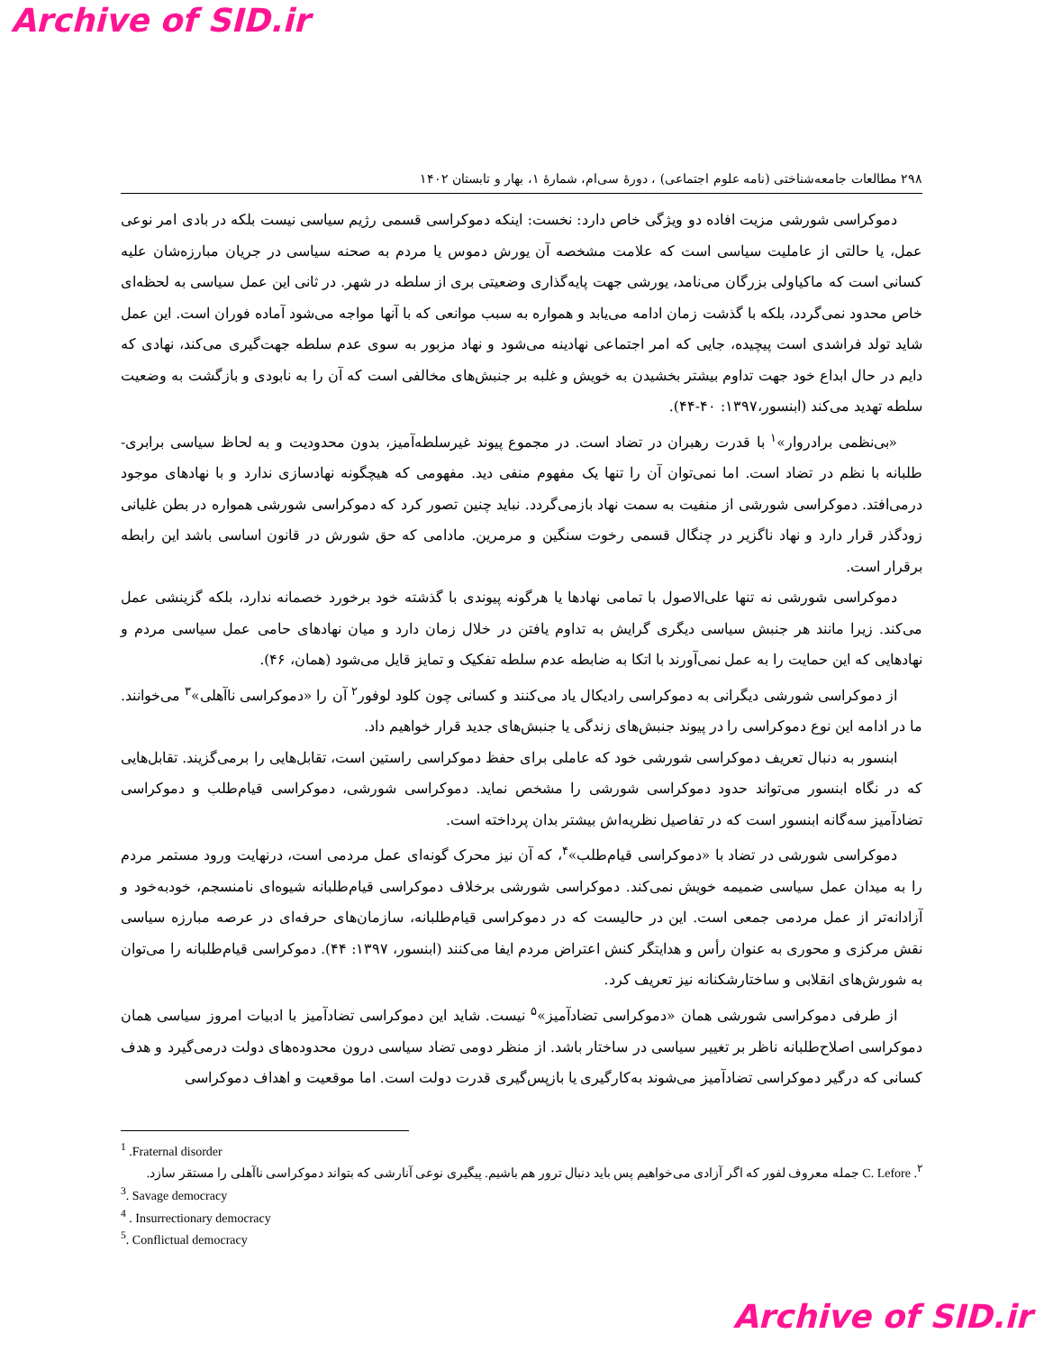Archive of SID.ir
۲۹۸ مطالعات جامعه‌شناختی (نامه علوم اجتماعی) ، دورهٔ سی‌ام، شمارهٔ ۱، بهار و تابستان ۱۴۰۲
دموکراسی شورشی مزیت افاده دو ویژگی خاص دارد: نخست: اینکه دموکراسی قسمی رژیم سیاسی نیست بلکه در بادی امر نوعی عمل، یا حالتی از عاملیت سیاسی است که علامت مشخصه آن یورش دموس یا مردم به صحنه سیاسی در جریان مبارزه‌شان علیه کسانی است که ماکیاولی بزرگان می‌نامد، یورشی جهت پایه‌گذاری وضعیتی بری از سلطه در شهر. در ثانی این عمل سیاسی به لحظه‌ای خاص محدود نمی‌گردد، بلکه با گذشت زمان ادامه می‌یابد و همواره به سبب موانعی که با آنها مواجه می‌شود آماده فوران است. این عمل شاید تولد فراشدی است پیچیده، جایی که امر اجتماعی نهادینه می‌شود و نهاد مزبور به سوی عدم سلطه جهت‌گیری می‌کند، نهادی که دایم در حال ابداع خود جهت تداوم بیشتر بخشیدن به خویش و غلبه بر جنبش‌های مخالفی است که آن را به نابودی و بازگشت به وضعیت سلطه تهدید می‌کند (ابنسور،۱۳۹۷: ۴۰-۴۴).
«بی‌نظمی برادروار»<sup>۱</sup> با قدرت رهبران در تضاد است. در مجموع پیوند غیرسلطه‌آمیز، بدون محدودیت و به لحاظ سیاسی برابری-طلبانه با نظم در تضاد است. اما نمی‌توان آن را تنها یک مفهوم منفی دید. مفهومی که هیچگونه نهادسازی ندارد و با نهادهای موجود درمی‌افتد. دموکراسی شورشی از منفیت به سمت نهاد بازمی‌گردد. نباید چنین تصور کرد که دموکراسی شورشی همواره در بطن غلیانی زودگذر قرار دارد و نهاد ناگزیر در چنگال قسمی رخوت سنگین و مرمرین. مادامی که حق شورش در قانون اساسی باشد این رابطه برقرار است.
دموکراسی شورشی نه تنها علی‌الاصول با تمامی نهادها یا هرگونه پیوندی با گذشته خود برخورد خصمانه ندارد، بلکه گزینشی عمل می‌کند. زیرا مانند هر جنبش سیاسی دیگری گرایش به تداوم یافتن در خلال زمان دارد و میان نهادهای حامی عمل سیاسی مردم و نهادهایی که این حمایت را به عمل نمی‌آورند با اتکا به ضابطه عدم سلطه تفکیک و تمایز قایل می‌شود (همان، ۴۶).
از دموکراسی شورشی دیگرانی به دموکراسی رادیکال یاد می‌کنند و کسانی چون کلود لوفور<sup>۲</sup> آن را «دموکراسی ناآهلی»<sup>۳</sup> می‌خوانند. ما در ادامه این نوع دموکراسی را در پیوند جنبش‌های زندگی یا جنبش‌های جدید قرار خواهیم داد.
ابنسور به دنبال تعریف دموکراسی شورشی خود که عاملی برای حفظ دموکراسی راستین است، تقابل‌هایی را برمی‌گزیند. تقابل‌هایی که در نگاه ابنسور می‌تواند حدود دموکراسی شورشی را مشخص نماید. دموکراسی شورشی، دموکراسی قیام‌طلب و دموکراسی تضادآمیز سه‌گانه ابنسور است که در تفاصیل نظریه‌اش بیشتر بدان پرداخته است.
دموکراسی شورشی در تضاد با «دموکراسی قیام‌طلب»<sup>۴</sup>، که آن نیز محرک گونه‌ای عمل مردمی است، درنهایت ورود مستمر مردم را به میدان عمل سیاسی ضمیمه خویش نمی‌کند. دموکراسی شورشی برخلاف دموکراسی قیام‌طلبانه شیوه‌ای نامنسجم، خودبه‌خود و آزادانه‌تر از عمل مردمی جمعی است. این در حالیست که در دموکراسی قیام‌طلبانه، سازمان‌های حرفه‌ای در عرصه مبارزه سیاسی نقش مرکزی و محوری به عنوان رأس و هدایتگر کنش اعتراض مردم ایفا می‌کنند (ابنسور، ۱۳۹۷: ۴۴). دموکراسی قیام‌طلبانه را می‌توان به شورش‌های انقلابی و ساختارشکنانه نیز تعریف کرد.
از طرفی دموکراسی شورشی همان «دموکراسی تضادآمیز»<sup>۵</sup> نیست. شاید این دموکراسی تضادآمیز با ادبیات امروز سیاسی همان دموکراسی اصلاح‌طلبانه ناظر بر تغییر سیاسی در ساختار باشد. از منظر دومی تضاد سیاسی درون محدوده‌های دولت درمی‌گیرد و هدف کسانی که درگیر دموکراسی تضادآمیز می‌شوند به‌کارگیری یا بازپس‌گیری قدرت دولت است. اما موقعیت و اهداف دموکراسی
<sup>1</sup> .Fraternal disorder
<sup>۲</sup>. C. Lefore جمله معروف لفور که اگر آزادی می‌خواهیم پس باید دنبال ترور هم باشیم. پیگیری نوعی آنارشی که بتواند دموکراسی ناآهلی را مستقر سازد.
<sup>3</sup>. Savage democracy
<sup>4</sup> . Insurrectionary democracy
<sup>5</sup>. Conflictual democracy
Archive of SID.ir